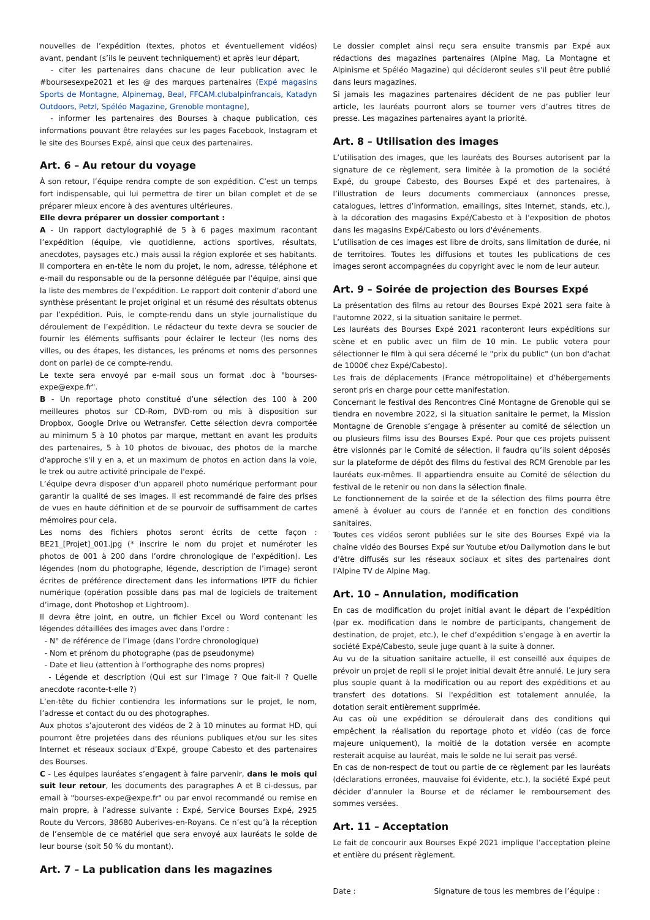nouvelles de l’expédition (textes, photos et éventuellement vidéos) avant, pendant (s’ils le peuvent techniquement) et après leur départ,
- citer les partenaires dans chacune de leur publication avec le #boursesexpe2021 et les @ des marques partenaires (Expé magasins Sports de Montagne, Alpinemag, Beal, FFCAM.clubalpinfrancais, Katadyn Outdoors, Petzl, Spéléo Magazine, Grenoble montagne),
- informer les partenaires des Bourses à chaque publication, ces informations pouvant être relayées sur les pages Facebook, Instagram et le site des Bourses Expé, ainsi que ceux des partenaires.
Art. 6 – Au retour du voyage
À son retour, l’équipe rendra compte de son expédition. C’est un temps fort indispensable, qui lui permettra de tirer un bilan complet et de se préparer mieux encore à des aventures ultérieures.
Elle devra préparer un dossier comportant :
A - Un rapport dactylographié de 5 à 6 pages maximum racontant l’expédition (équipe, vie quotidienne, actions sportives, résultats, anecdotes, paysages etc.) mais aussi la région explorée et ses habitants. Il comportera en en-tête le nom du projet, le nom, adresse, téléphone et e-mail du responsable ou de la personne déléguée par l’équipe, ainsi que la liste des membres de l’expédition. Le rapport doit contenir d’abord une synthèse présentant le projet original et un résumé des résultats obtenus par l’expédition. Puis, le compte-rendu dans un style journalistique du déroulement de l’expédition. Le rédacteur du texte devra se soucier de fournir les éléments suffisants pour éclairer le lecteur (les noms des villes, ou des étapes, les distances, les prénoms et noms des personnes dont on parle) de ce compte-rendu.
Le texte sera envoyé par e-mail sous un format .doc à "bourses-expe@expe.fr".
B - Un reportage photo constitué d’une sélection des 100 à 200 meilleures photos sur CD-Rom, DVD-rom ou mis à disposition sur Dropbox, Google Drive ou Wetransfer. Cette sélection devra comportée au minimum 5 à 10 photos par marque, mettant en avant les produits des partenaires, 5 à 10 photos de bivouac, des photos de la marche d'approche s'il y en a, et un maximum de photos en action dans la voie, le trek ou autre activité principale de l'expé.
L’équipe devra disposer d’un appareil photo numérique performant pour garantir la qualité de ses images. Il est recommandé de faire des prises de vues en haute définition et de se pourvoir de suffisamment de cartes mémoires pour cela.
Les noms des fichiers photos seront écrits de cette façon : BE21_[Projet]_001.jpg (* inscrire le nom du projet et numéroter les photos de 001 à 200 dans l’ordre chronologique de l’expédition). Les légendes (nom du photographe, légende, description de l’image) seront écrites de préférence directement dans les informations IPTF du fichier numérique (opération possible dans pas mal de logiciels de traitement d’image, dont Photoshop et Lightroom).
Il devra être joint, en outre, un fichier Excel ou Word contenant les légendes détaillées des images avec dans l’ordre :
- N° de référence de l’image (dans l’ordre chronologique)
- Nom et prénom du photographe (pas de pseudonyme)
- Date et lieu (attention à l’orthographe des noms propres)
- Légende et description (Qui est sur l’image ? Que fait-il ? Quelle anecdote raconte-t-elle ?)
L’en-tête du fichier contiendra les informations sur le projet, le nom, l’adresse et contact du ou des photographes.
Aux photos s’ajouteront des vidéos de 2 à 10 minutes au format HD, qui pourront être projetées dans des réunions publiques et/ou sur les sites Internet et réseaux sociaux d’Expé, groupe Cabesto et des partenaires des Bourses.
C - Les équipes lauréates s’engagent à faire parvenir, dans le mois qui suit leur retour, les documents des paragraphes A et B ci-dessus, par email à "bourses-expe@expe.fr" ou par envoi recommandé ou remise en main propre, à l’adresse suivante : Expé, Service Bourses Expé, 2925 Route du Vercors, 38680 Auberives-en-Royans. Ce n’est qu’à la réception de l’ensemble de ce matériel que sera envoyé aux lauréats le solde de leur bourse (soit 50 % du montant).
Art. 7 – La publication dans les magazines
Le dossier complet ainsi reçu sera ensuite transmis par Expé aux rédactions des magazines partenaires (Alpine Mag, La Montagne et Alpinisme et Spéléo Magazine) qui décideront seules s’il peut être publié dans leurs magazines.
Si jamais les magazines partenaires décident de ne pas publier leur article, les lauréats pourront alors se tourner vers d’autres titres de presse. Les magazines partenaires ayant la priorité.
Art. 8 – Utilisation des images
L’utilisation des images, que les lauréats des Bourses autorisent par la signature de ce règlement, sera limitée à la promotion de la société Expé, du groupe Cabesto, des Bourses Expé et des partenaires, à l’illustration de leurs documents commerciaux (annonces presse, catalogues, lettres d’information, emailings, sites Internet, stands, etc.), à la décoration des magasins Expé/Cabesto et à l’exposition de photos dans les magasins Expé/Cabesto ou lors d'événements.
L’utilisation de ces images est libre de droits, sans limitation de durée, ni de territoires. Toutes les diffusions et toutes les publications de ces images seront accompagnées du copyright avec le nom de leur auteur.
Art. 9 – Soirée de projection des Bourses Expé
La présentation des films au retour des Bourses Expé 2021 sera faite à l'automne 2022, si la situation sanitaire le permet.
Les lauréats des Bourses Expé 2021 raconteront leurs expéditions sur scène et en public avec un film de 10 min. Le public votera pour sélectionner le film à qui sera décerné le "prix du public" (un bon d'achat de 1000€ chez Expé/Cabesto).
Les frais de déplacements (France métropolitaine) et d’hébergements seront pris en charge pour cette manifestation.
Concernant le festival des Rencontres Ciné Montagne de Grenoble qui se tiendra en novembre 2022, si la situation sanitaire le permet, la Mission Montagne de Grenoble s’engage à présenter au comité de sélection un ou plusieurs films issu des Bourses Expé. Pour que ces projets puissent être visionnés par le Comité de sélection, il faudra qu’ils soient déposés sur la plateforme de dépôt des films du festival des RCM Grenoble par les lauréats eux-mêmes. Il appartiendra ensuite au Comité de sélection du festival de le retenir ou non dans la sélection finale.
Le fonctionnement de la soirée et de la sélection des films pourra être amené à évoluer au cours de l'année et en fonction des conditions sanitaires.
Toutes ces vidéos seront publiées sur le site des Bourses Expé via la chaîne vidéo des Bourses Expé sur Youtube et/ou Dailymotion dans le but d'être diffusés sur les réseaux sociaux et sites des partenaires dont l'Alpine TV de Alpine Mag.
Art. 10 – Annulation, modification
En cas de modification du projet initial avant le départ de l’expédition (par ex. modification dans le nombre de participants, changement de destination, de projet, etc.), le chef d’expédition s’engage à en avertir la société Expé/Cabesto, seule juge quant à la suite à donner.
Au vu de la situation sanitaire actuelle, il est conseillé aux équipes de prévoir un projet de repli si le projet initial devait être annulé. Le jury sera plus souple quant à la modification ou au report des expéditions et au transfert des dotations. Si l'expédition est totalement annulée, la dotation serait entièrement supprimée.
Au cas où une expédition se déroulerait dans des conditions qui empêchent la réalisation du reportage photo et vidéo (cas de force majeure uniquement), la moitié de la dotation versée en acompte resterait acquise au lauréat, mais le solde ne lui serait pas versé.
En cas de non-respect de tout ou partie de ce règlement par les lauréats (déclarations erronées, mauvaise foi évidente, etc.), la société Expé peut décider d’annuler la Bourse et de réclamer le remboursement des sommes versées.
Art. 11 – Acceptation
Le fait de concourir aux Bourses Expé 2021 implique l’acceptation pleine et entière du présent règlement.
Date : Signature de tous les membres de l’équipe :